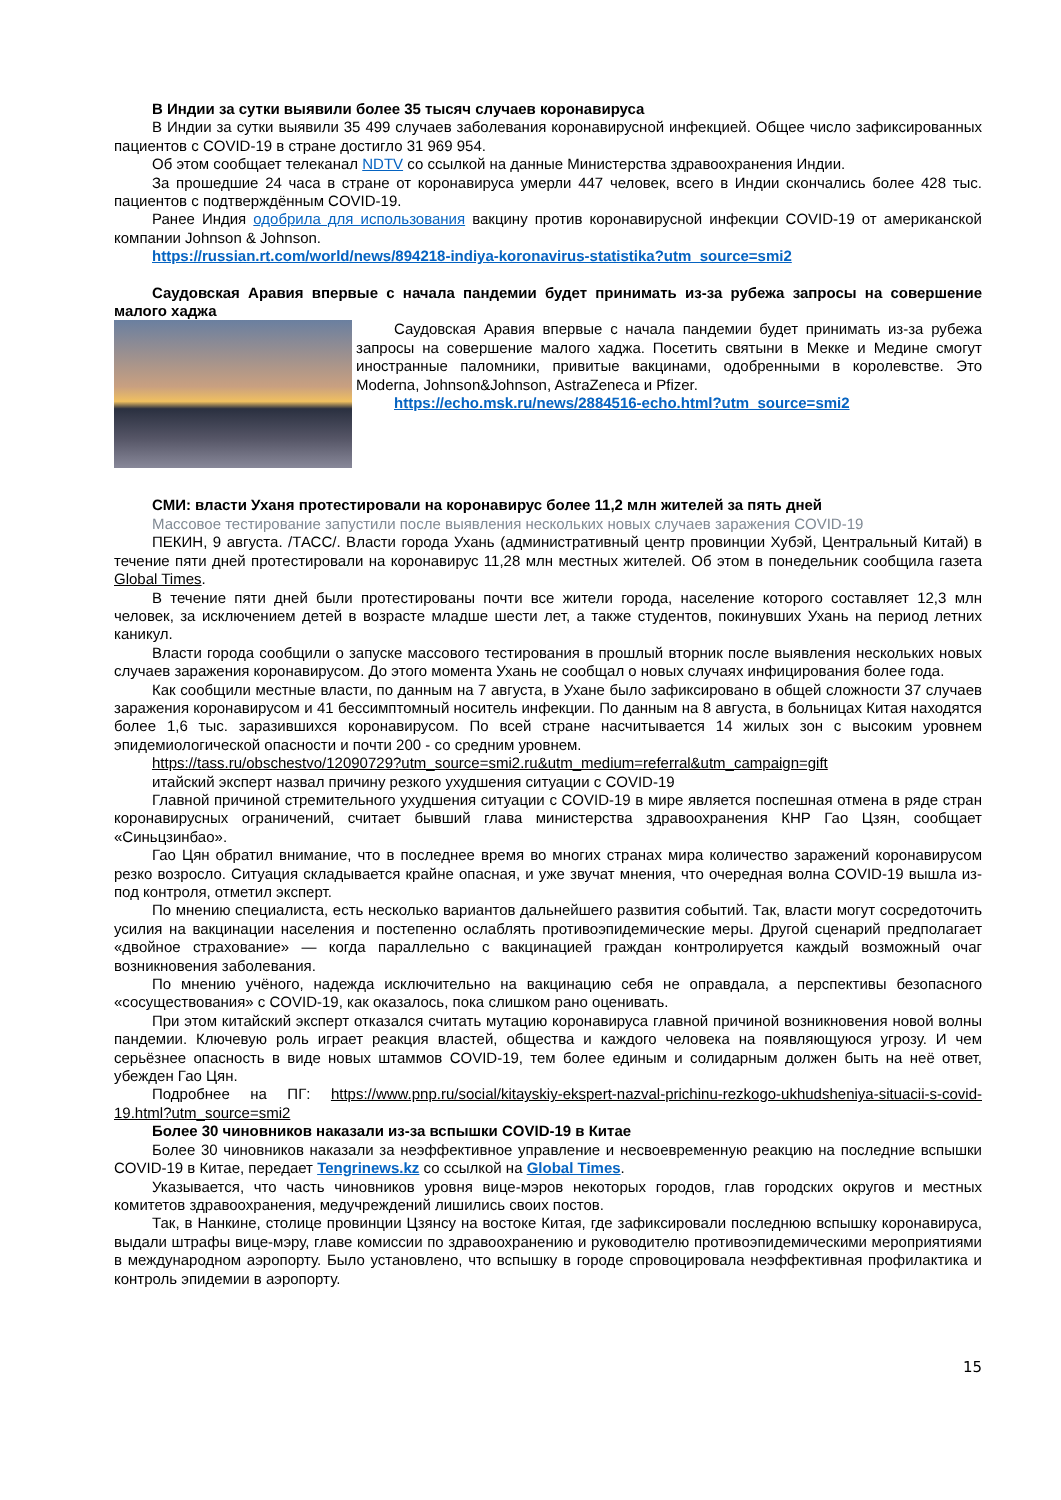В Индии за сутки выявили более 35 тысяч случаев коронавируса
В Индии за сутки выявили 35 499 случаев заболевания коронавирусной инфекцией. Общее число зафиксированных пациентов с COVID-19 в стране достигло 31 969 954.
Об этом сообщает телеканал NDTV со ссылкой на данные Министерства здравоохранения Индии.
За прошедшие 24 часа в стране от коронавируса умерли 447 человек, всего в Индии скончались более 428 тыс. пациентов с подтверждённым COVID-19.
Ранее Индия одобрила для использования вакцину против коронавирусной инфекции COVID-19 от американской компании Johnson & Johnson.
https://russian.rt.com/world/news/894218-indiya-koronavirus-statistika?utm_source=smi2
Саудовская Аравия впервые с начала пандемии будет принимать из-за рубежа запросы на совершение малого хаджа
Саудовская Аравия впервые с начала пандемии будет принимать из-за рубежа запросы на совершение малого хаджа. Посетить святыни в Мекке и Медине смогут иностранные паломники, привитые вакцинами, одобренными в королевстве. Это Moderna, Johnson&Johnson, AstraZeneca и Pfizer.
https://echo.msk.ru/news/2884516-echo.html?utm_source=smi2
СМИ: власти Уханя протестировали на коронавирус более 11,2 млн жителей за пять дней
Массовое тестирование запустили после выявления нескольких новых случаев заражения COVID-19
ПЕКИН, 9 августа. /ТАСС/. Власти города Ухань (административный центр провинции Хубэй, Центральный Китай) в течение пяти дней протестировали на коронавирус 11,28 млн местных жителей. Об этом в понедельник сообщила газета Global Times.
В течение пяти дней были протестированы почти все жители города, население которого составляет 12,3 млн человек, за исключением детей в возрасте младше шести лет, а также студентов, покинувших Ухань на период летних каникул.
Власти города сообщили о запуске массового тестирования в прошлый вторник после выявления нескольких новых случаев заражения коронавирусом. До этого момента Ухань не сообщал о новых случаях инфицирования более года.
Как сообщили местные власти, по данным на 7 августа, в Ухане было зафиксировано в общей сложности 37 случаев заражения коронавирусом и 41 бессимптомный носитель инфекции. По данным на 8 августа, в больницах Китая находятся более 1,6 тыс. заразившихся коронавирусом. По всей стране насчитывается 14 жилых зон с высоким уровнем эпидемиологической опасности и почти 200 - со средним уровнем.
https://tass.ru/obschestvo/12090729?utm_source=smi2.ru&utm_medium=referral&utm_campaign=gift
итайский эксперт назвал причину резкого ухудшения ситуации с COVID-19
Главной причиной стремительного ухудшения ситуации с COVID-19 в мире является поспешная отмена в ряде стран коронавирусных ограничений, считает бывший глава министерства здравоохранения КНР Гао Цзян, сообщает «Синьцзинбао».
Гао Цян обратил внимание, что в последнее время во многих странах мира количество заражений коронавирусом резко возросло. Ситуация складывается крайне опасная, и уже звучат мнения, что очередная волна COVID-19 вышла из-под контроля, отметил эксперт.
По мнению специалиста, есть несколько вариантов дальнейшего развития событий. Так, власти могут сосредоточить усилия на вакцинации населения и постепенно ослаблять противоэпидемические меры. Другой сценарий предполагает «двойное страхование» — когда параллельно с вакцинацией граждан контролируется каждый возможный очаг возникновения заболевания.
По мнению учёного, надежда исключительно на вакцинацию себя не оправдала, а перспективы безопасного «сосуществования» с COVID-19, как оказалось, пока слишком рано оценивать.
При этом китайский эксперт отказался считать мутацию коронавируса главной причиной возникновения новой волны пандемии. Ключевую роль играет реакция властей, общества и каждого человека на появляющуюся угрозу. И чем серьёзнее опасность в виде новых штаммов COVID-19, тем более единым и солидарным должен быть на неё ответ, убежден Гао Цян.
Подробнее на ПГ: https://www.pnp.ru/social/kitayskiy-ekspert-nazval-prichinu-rezkogo-ukhudsheniya-situacii-s-covid-19.html?utm_source=smi2
Более 30 чиновников наказали из-за вспышки COVID-19 в Китае
Более 30 чиновников наказали за неэффективное управление и несвоевременную реакцию на последние вспышки COVID-19 в Китае, передает Tengrinews.kz со ссылкой на Global Times.
Указывается, что часть чиновников уровня вице-мэров некоторых городов, глав городских округов и местных комитетов здравоохранения, медучреждений лишились своих постов.
Так, в Нанкине, столице провинции Цзянсу на востоке Китая, где зафиксировали последнюю вспышку коронавируса, выдали штрафы вице-мэру, главе комиссии по здравоохранению и руководителю противоэпидемическими мероприятиями в международном аэропорту. Было установлено, что вспышку в городе спровоцировала неэффективная профилактика и контроль эпидемии в аэропорту.
15